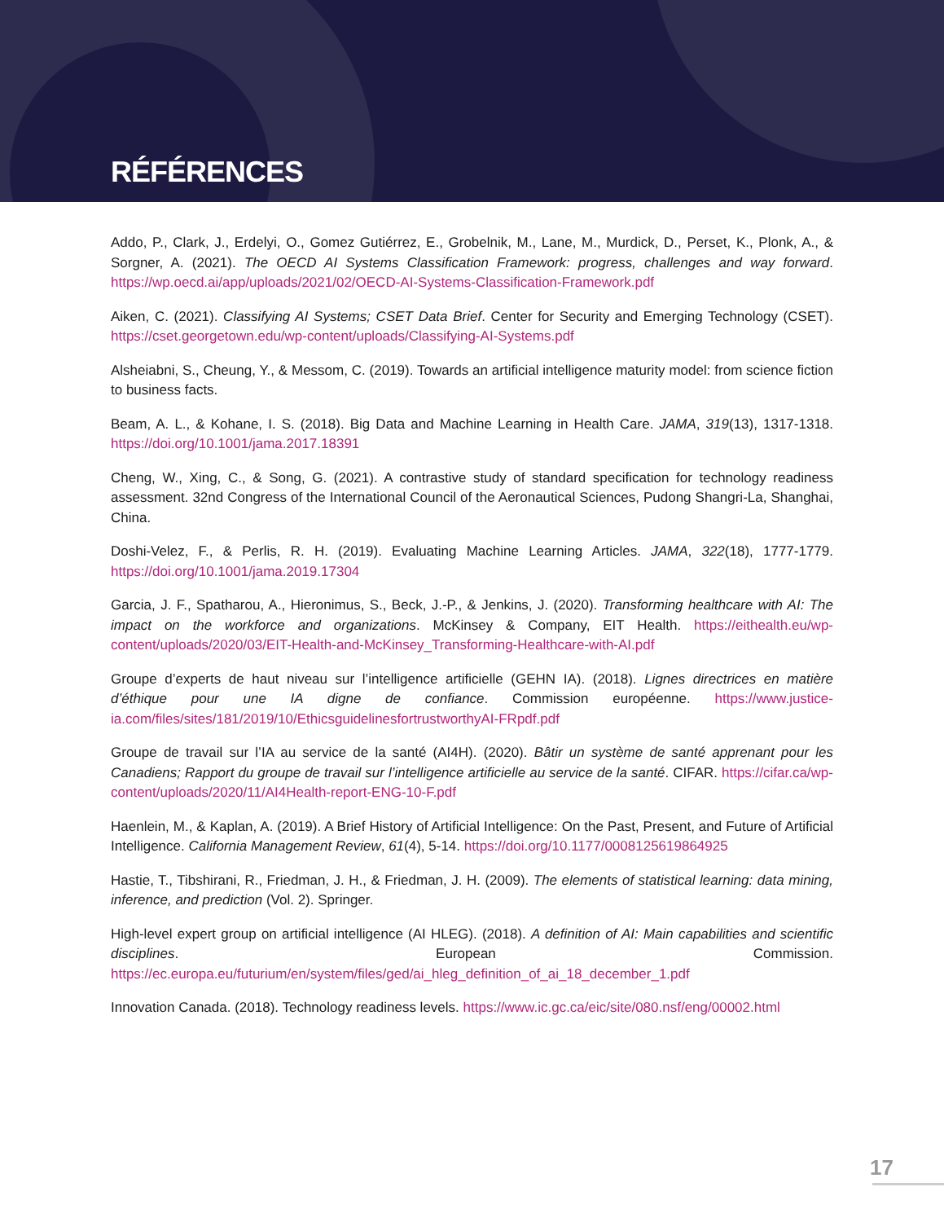RÉFÉRENCES
Addo, P., Clark, J., Erdelyi, O., Gomez Gutiérrez, E., Grobelnik, M., Lane, M., Murdick, D., Perset, K., Plonk, A., & Sorgner, A. (2021). The OECD AI Systems Classification Framework: progress, challenges and way forward. https://wp.oecd.ai/app/uploads/2021/02/OECD-AI-Systems-Classification-Framework.pdf
Aiken, C. (2021). Classifying AI Systems; CSET Data Brief. Center for Security and Emerging Technology (CSET). https://cset.georgetown.edu/wp-content/uploads/Classifying-AI-Systems.pdf
Alsheiabni, S., Cheung, Y., & Messom, C. (2019). Towards an artificial intelligence maturity model: from science fiction to business facts.
Beam, A. L., & Kohane, I. S. (2018). Big Data and Machine Learning in Health Care. JAMA, 319(13), 1317-1318. https://doi.org/10.1001/jama.2017.18391
Cheng, W., Xing, C., & Song, G. (2021). A contrastive study of standard specification for technology readiness assessment. 32nd Congress of the International Council of the Aeronautical Sciences, Pudong Shangri-La, Shanghai, China.
Doshi-Velez, F., & Perlis, R. H. (2019). Evaluating Machine Learning Articles. JAMA, 322(18), 1777-1779. https://doi.org/10.1001/jama.2019.17304
Garcia, J. F., Spatharou, A., Hieronimus, S., Beck, J.-P., & Jenkins, J. (2020). Transforming healthcare with AI: The impact on the workforce and organizations. McKinsey & Company, EIT Health. https://eithealth.eu/wp-content/uploads/2020/03/EIT-Health-and-McKinsey_Transforming-Healthcare-with-AI.pdf
Groupe d’experts de haut niveau sur l’intelligence artificielle (GEHN IA). (2018). Lignes directrices en matière d’éthique pour une IA digne de confiance. Commission européenne. https://www.justice-ia.com/files/sites/181/2019/10/EthicsguidelinesfortrustworthyAI-FRpdf.pdf
Groupe de travail sur l’IA au service de la santé (AI4H). (2020). Bâtir un système de santé apprenant pour les Canadiens; Rapport du groupe de travail sur l’intelligence artificielle au service de la santé. CIFAR. https://cifar.ca/wp-content/uploads/2020/11/AI4Health-report-ENG-10-F.pdf
Haenlein, M., & Kaplan, A. (2019). A Brief History of Artificial Intelligence: On the Past, Present, and Future of Artificial Intelligence. California Management Review, 61(4), 5-14. https://doi.org/10.1177/0008125619864925
Hastie, T., Tibshirani, R., Friedman, J. H., & Friedman, J. H. (2009). The elements of statistical learning: data mining, inference, and prediction (Vol. 2). Springer.
High-level expert group on artificial intelligence (AI HLEG). (2018). A definition of AI: Main capabilities and scientific disciplines. European Commission. https://ec.europa.eu/futurium/en/system/files/ged/ai_hleg_definition_of_ai_18_december_1.pdf
Innovation Canada. (2018). Technology readiness levels. https://www.ic.gc.ca/eic/site/080.nsf/eng/00002.html
17